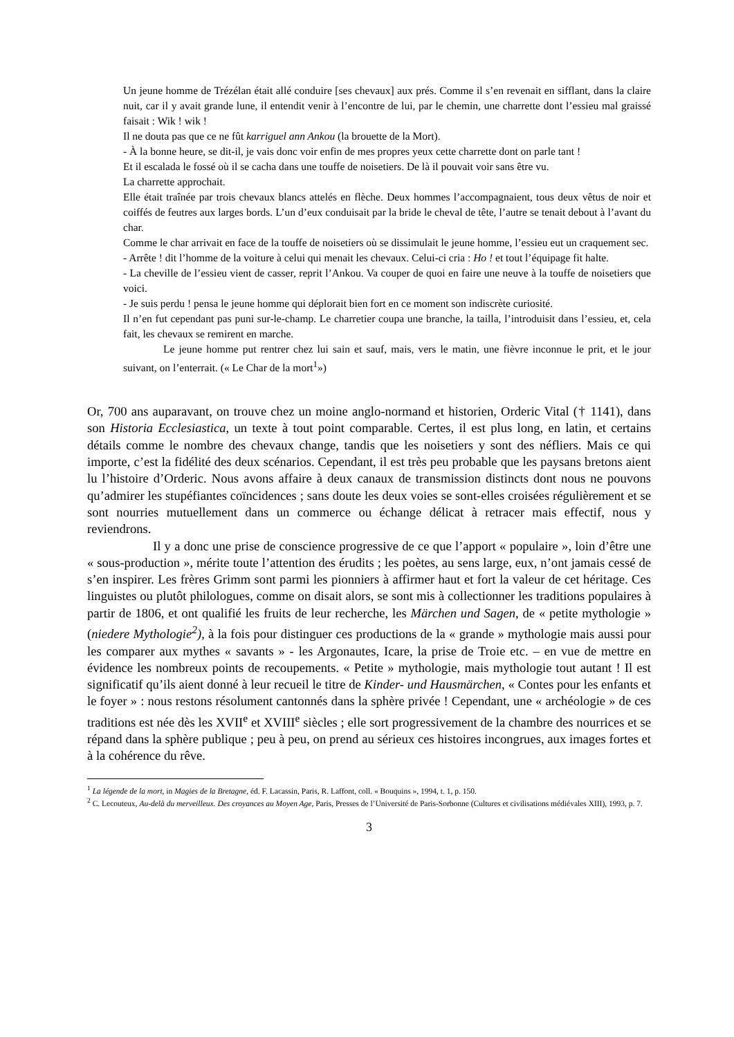Un jeune homme de Trézélan était allé conduire [ses chevaux] aux prés. Comme il s’en revenait en sifflant, dans la claire nuit, car il y avait grande lune, il entendit venir à l’encontre de lui, par le chemin, une charrette dont l’essieu mal graissé faisait : Wik ! wik !
Il ne douta pas que ce ne fût karriguel ann Ankou (la brouette de la Mort).
- À la bonne heure, se dit-il, je vais donc voir enfin de mes propres yeux cette charrette dont on parle tant !
Et il escalada le fossé où il se cacha dans une touffe de noisetiers. De là il pouvait voir sans être vu.
La charrette approchait.
Elle était traînée par trois chevaux blancs attelés en flèche. Deux hommes l’accompagnaient, tous deux vêtus de noir et coiffés de feutres aux larges bords. L’un d’eux conduisait par la bride le cheval de tête, l’autre se tenait debout à l’avant du char.
Comme le char arrivait en face de la touffe de noisetiers où se dissimulait le jeune homme, l’essieu eut un craquement sec.
- Arrête ! dit l’homme de la voiture à celui qui menait les chevaux. Celui-ci cria : Ho ! et tout l’équipage fit halte.
- La cheville de l’essieu vient de casser, reprit l’Ankou. Va couper de quoi en faire une neuve à la touffe de noisetiers que voici.
- Je suis perdu ! pensa le jeune homme qui déplorait bien fort en ce moment son indiscrète curiosité.
Il n’en fut cependant pas puni sur-le-champ. Le charretier coupa une branche, la tailla, l’introduisit dans l’essieu, et, cela fait, les chevaux se remirent en marche.
Le jeune homme put rentrer chez lui sain et sauf, mais, vers le matin, une fièvre inconnue le prit, et le jour suivant, on l’enterrait. (« Le Char de la mort<sup>1</sup>»)
Or, 700 ans auparavant, on trouve chez un moine anglo-normand et historien, Orderic Vital († 1141), dans son Historia Ecclesiastica, un texte à tout point comparable. Certes, il est plus long, en latin, et certains détails comme le nombre des chevaux change, tandis que les noisetiers y sont des néfliers. Mais ce qui importe, c’est la fidélité des deux scénarios. Cependant, il est très peu probable que les paysans bretons aient lu l’histoire d’Orderic. Nous avons affaire à deux canaux de transmission distincts dont nous ne pouvons qu’admirer les stupéfiantes coïncidences ; sans doute les deux voies se sont-elles croisées régulièrement et se sont nourries mutuellement dans un commerce ou échange délicat à retracer mais effectif, nous y reviendrons.
Il y a donc une prise de conscience progressive de ce que l’apport « populaire », loin d’être une « sous-production », mérite toute l’attention des érudits ; les poètes, au sens large, eux, n’ont jamais cessé de s’en inspirer. Les frères Grimm sont parmi les pionniers à affirmer haut et fort la valeur de cet héritage. Ces linguistes ou plutôt philologues, comme on disait alors, se sont mis à collectionner les traditions populaires à partir de 1806, et ont qualifié les fruits de leur recherche, les Märchen und Sagen, de « petite mythologie » (niedere Mythologie<sup>2</sup>), à la fois pour distinguer ces productions de la « grande » mythologie mais aussi pour les comparer aux mythes « savants » - les Argonautes, Icare, la prise de Troie etc. – en vue de mettre en évidence les nombreux points de recoupements. « Petite » mythologie, mais mythologie tout autant ! Il est significatif qu’ils aient donné à leur recueil le titre de Kinder- und Hausmärchen, « Contes pour les enfants et le foyer » : nous restons résolument cantonnés dans la sphère privée ! Cependant, une « archéologie » de ces traditions est née dès les XVII<sup>e</sup> et XVIII<sup>e</sup> siècles ; elle sort progressivement de la chambre des nourrices et se répand dans la sphère publique ; peu à peu, on prend au sérieux ces histoires incongrues, aux images fortes et à la cohérence du rêve.
<sup>1</sup> La légende de la mort, in Magies de la Bretagne, éd. F. Lacassin, Paris, R. Laffont, coll. « Bouquins », 1994, t. 1, p. 150.
<sup>2</sup> C. Lecouteux, Au-delà du merveilleux. Des croyances au Moyen Age, Paris, Presses de l’Université de Paris-Sorbonne (Cultures et civilisations médiévales XIII), 1993, p. 7.
3